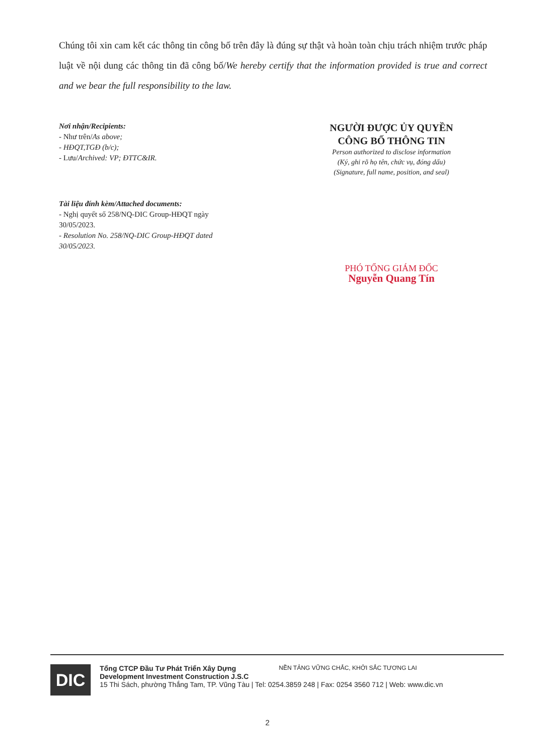Chúng tôi xin cam kết các thông tin công bố trên đây là đúng sự thật và hoàn toàn chịu trách nhiệm trước pháp luật về nội dung các thông tin đã công bố/We hereby certify that the information provided is true and correct and we bear the full responsibility to the law.
Nơi nhận/Recipients:
- Như trên/As above;
- HĐQT,TGĐ (b/c);
- Lưu/Archived: VP; ĐTTC&IR.
Tài liệu đính kèm/Attached documents:
- Nghị quyết số 258/NQ-DIC Group-HĐQT ngày 30/05/2023.
- Resolution No. 258/NQ-DIC Group-HĐQT dated 30/05/2023.
NGƯỜI ĐƯỢC ỦY QUYỀN
CÔNG BỐ THÔNG TIN
Person authorized to disclose information
(Ký, ghi rõ họ tên, chức vụ, đóng dấu)
(Signature, full name, position, and seal)
PHÓ TỔNG GIÁM ĐỐC
Nguyễn Quang Tín
DIC
Tổng CTCP Đầu Tư Phát Triển Xây Dựng
Development Investment Construction J.S.C NỀN TẢNG VỮNG CHẮC, KHỞI SẮC TƯƠNG LAI
15 Thi Sách, phường Thắng Tam, TP. Vũng Tàu | Tel: 0254.3859 248 | Fax: 0254 3560 712 | Web: www.dic.vn
2